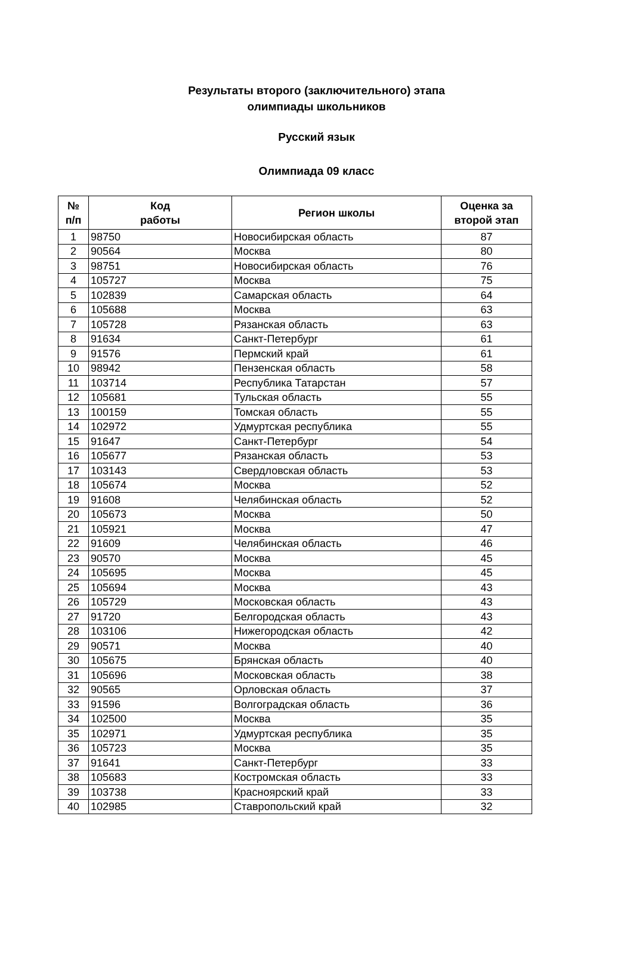Результаты второго (заключительного) этапа
олимпиады школьников
Русский язык
Олимпиада 09 класс
| № п/п | Код работы | Регион школы | Оценка за второй этап |
| --- | --- | --- | --- |
| 1 | 98750 | Новосибирская область | 87 |
| 2 | 90564 | Москва | 80 |
| 3 | 98751 | Новосибирская область | 76 |
| 4 | 105727 | Москва | 75 |
| 5 | 102839 | Самарская область | 64 |
| 6 | 105688 | Москва | 63 |
| 7 | 105728 | Рязанская область | 63 |
| 8 | 91634 | Санкт-Петербург | 61 |
| 9 | 91576 | Пермский край | 61 |
| 10 | 98942 | Пензенская область | 58 |
| 11 | 103714 | Республика Татарстан | 57 |
| 12 | 105681 | Тульская область | 55 |
| 13 | 100159 | Томская область | 55 |
| 14 | 102972 | Удмуртская республика | 55 |
| 15 | 91647 | Санкт-Петербург | 54 |
| 16 | 105677 | Рязанская область | 53 |
| 17 | 103143 | Свердловская область | 53 |
| 18 | 105674 | Москва | 52 |
| 19 | 91608 | Челябинская область | 52 |
| 20 | 105673 | Москва | 50 |
| 21 | 105921 | Москва | 47 |
| 22 | 91609 | Челябинская область | 46 |
| 23 | 90570 | Москва | 45 |
| 24 | 105695 | Москва | 45 |
| 25 | 105694 | Москва | 43 |
| 26 | 105729 | Московская область | 43 |
| 27 | 91720 | Белгородская область | 43 |
| 28 | 103106 | Нижегородская область | 42 |
| 29 | 90571 | Москва | 40 |
| 30 | 105675 | Брянская область | 40 |
| 31 | 105696 | Московская область | 38 |
| 32 | 90565 | Орловская область | 37 |
| 33 | 91596 | Волгоградская область | 36 |
| 34 | 102500 | Москва | 35 |
| 35 | 102971 | Удмуртская республика | 35 |
| 36 | 105723 | Москва | 35 |
| 37 | 91641 | Санкт-Петербург | 33 |
| 38 | 105683 | Костромская область | 33 |
| 39 | 103738 | Красноярский край | 33 |
| 40 | 102985 | Ставропольский край | 32 |